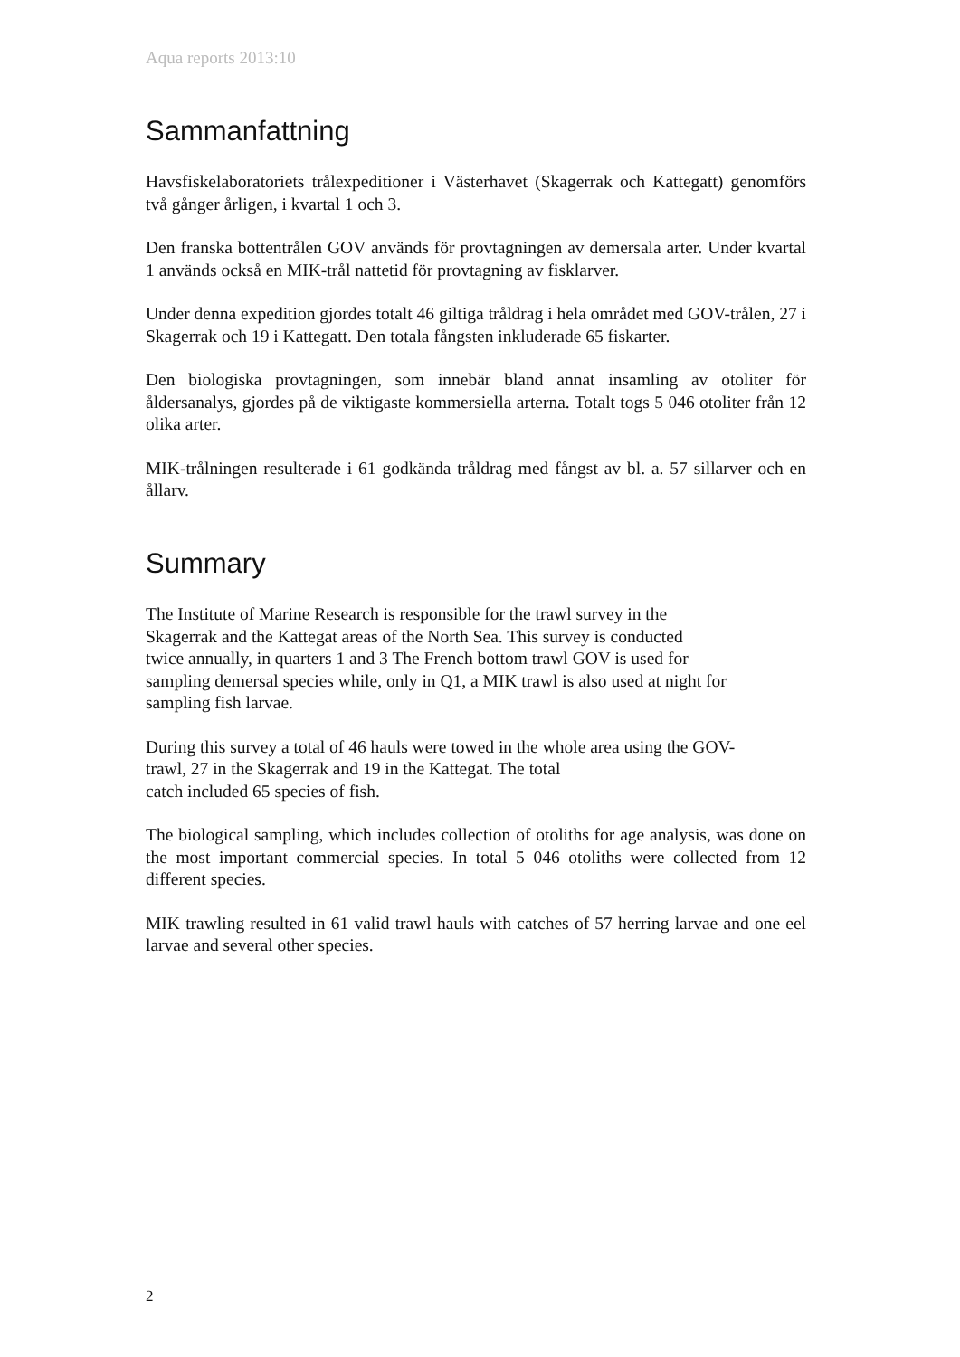Aqua reports 2013:10
Sammanfattning
Havsfiskelaboratoriets trålexpeditioner i Västerhavet (Skagerrak och Kattegatt) genomförs två gånger årligen, i kvartal 1 och 3.
Den franska bottentrålen GOV används för provtagningen av demersala arter. Under kvartal 1 används också en MIK-trål nattetid för provtagning av fisklarver.
Under denna expedition gjordes totalt 46 giltiga tråldrag i hela området med GOV-trålen, 27 i Skagerrak och 19 i Kattegatt. Den totala fångsten inkluderade 65 fiskarter.
Den biologiska provtagningen, som innebär bland annat insamling av otoliter för åldersanalys, gjordes på de viktigaste kommersiella arterna. Totalt togs 5 046 otoliter från 12 olika arter.
MIK-trålningen resulterade i 61 godkända tråldrag med fångst av bl. a. 57 sillarver och en ållarv.
Summary
The Institute of Marine Research is responsible for the trawl survey in the
Skagerrak and the Kattegat areas of the North Sea. This survey is conducted
twice annually, in quarters 1 and 3 The French bottom trawl GOV is used for
sampling demersal species while, only in Q1, a MIK trawl is also used at night for
sampling fish larvae.
During this survey a total of 46 hauls were towed in the whole area using the GOV-
trawl, 27 in the Skagerrak and 19 in the Kattegat. The total
catch included 65 species of fish.
The biological sampling, which includes collection of otoliths for age analysis, was done on the most important commercial species. In total 5 046 otoliths were collected from 12 different species.
MIK trawling resulted in 61 valid trawl hauls with catches of 57 herring larvae and one eel larvae and several other species.
2